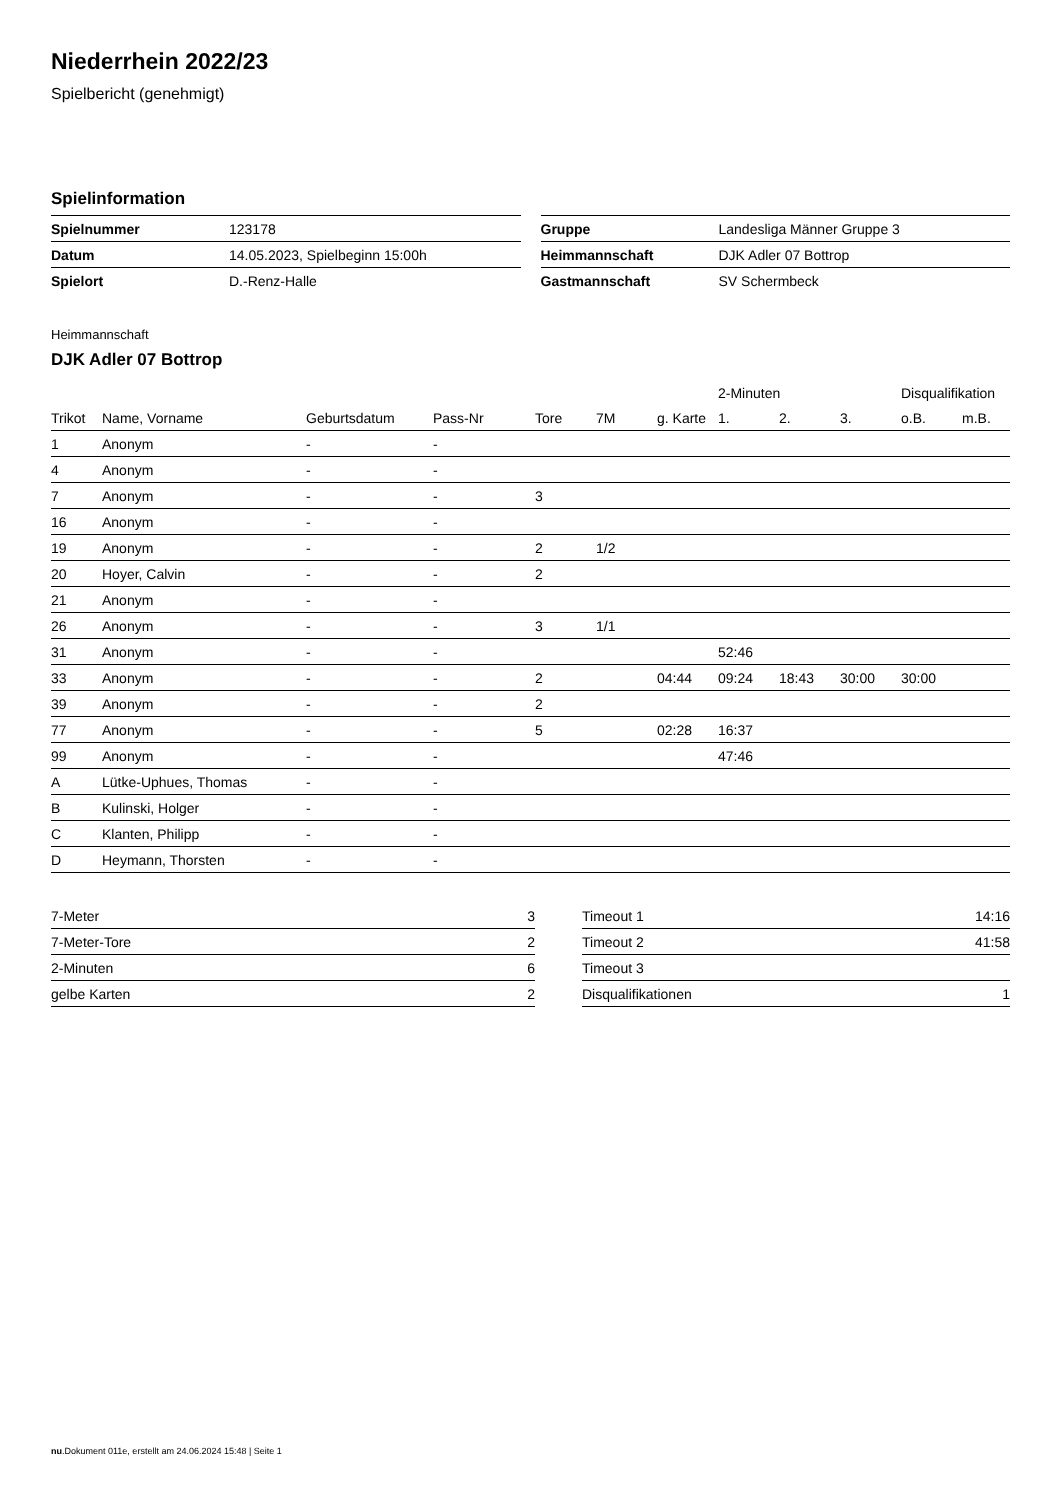Niederrhein 2022/23
Spielbericht (genehmigt)
Spielinformation
| Spielnummer | 123178 |
| Datum | 14.05.2023, Spielbeginn 15:00h |
| Spielort | D.-Renz-Halle |
| Gruppe | Landesliga Männer Gruppe 3 |
| Heimmannschaft | DJK Adler 07 Bottrop |
| Gastmannschaft | SV Schermbeck |
Heimmannschaft
DJK Adler 07 Bottrop
| | | | | | | | 2-Minuten | | | Disqualifikation | |
| --- | --- | --- | --- | --- | --- | --- | --- | --- | --- | --- | --- |
| Trikot | Name, Vorname | Geburtsdatum | Pass-Nr | Tore | 7M | g. Karte | 1. | 2. | 3. | o.B. | m.B. |
| 1 | Anonym | - | - | | | | | | | | |
| 4 | Anonym | - | - | | | | | | | | |
| 7 | Anonym | - | - | 3 | | | | | | | |
| 16 | Anonym | - | - | | | | | | | | |
| 19 | Anonym | - | - | 2 | 1/2 | | | | | | |
| 20 | Hoyer, Calvin | - | - | 2 | | | | | | | |
| 21 | Anonym | - | - | | | | | | | | |
| 26 | Anonym | - | - | 3 | 1/1 | | | | | | |
| 31 | Anonym | - | - | | | | 52:46 | | | | |
| 33 | Anonym | - | - | 2 | | 04:44 | 09:24 | 18:43 | 30:00 | 30:00 | |
| 39 | Anonym | - | - | 2 | | | | | | | |
| 77 | Anonym | - | - | 5 | | 02:28 | 16:37 | | | | |
| 99 | Anonym | - | - | | | | 47:46 | | | | |
| A | Lütke-Uphues, Thomas | - | - | | | | | | | | |
| B | Kulinski, Holger | - | - | | | | | | | | |
| C | Klanten, Philipp | - | - | | | | | | | | |
| D | Heymann, Thorsten | - | - | | | | | | | | |
| 7-Meter | 3 |
| 7-Meter-Tore | 2 |
| 2-Minuten | 6 |
| gelbe Karten | 2 |
| Timeout 1 | 14:16 |
| Timeout 2 | 41:58 |
| Timeout 3 | |
| Disqualifikationen | 1 |
nu.Dokument 011e, erstellt am 24.06.2024 15:48 | Seite 1